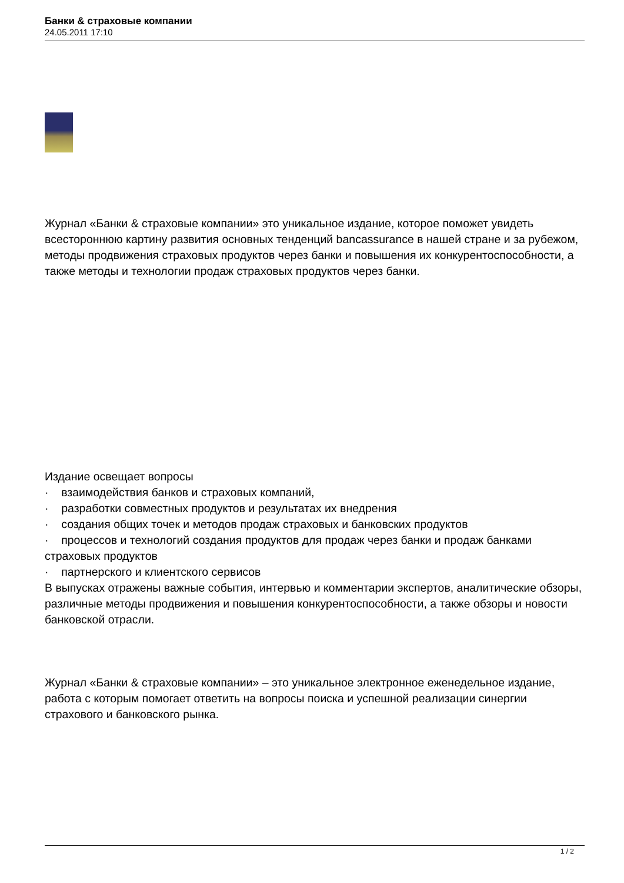Банки & страховые компании
24.05.2011 17:10
Журнал «Банки & страховые компании» это уникальное издание, которое поможет увидеть всестороннюю картину развития основных тенденций bancassurance в нашей стране и за рубежом, методы продвижения страховых продуктов через банки и повышения их конкурентоспособности, а также методы и технологии продаж страховых продуктов через банки.
Издание освещает вопросы
· взаимодействия банков и страховых компаний,
· разработки совместных продуктов и результатах их внедрения
· создания общих точек и методов продаж страховых и банковских продуктов
· процессов и технологий создания продуктов для продаж через банки и продаж банками страховых продуктов
· партнерского и клиентского сервисов
В выпусках отражены важные события, интервью и комментарии экспертов, аналитические обзоры, различные методы продвижения и повышения конкурентоспособности, а также обзоры и новости банковской отрасли.
Журнал «Банки & страховые компании» – это уникальное электронное еженедельное издание, работа с которым помогает ответить на вопросы поиска и успешной реализации синергии страхового и банковского рынка.
1 / 2